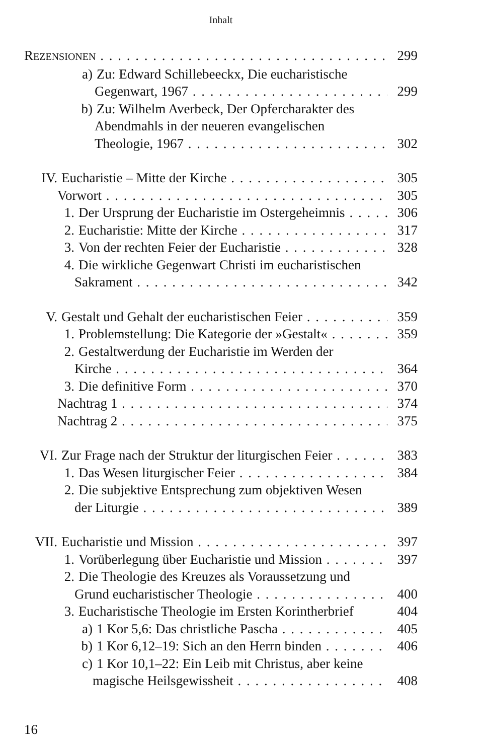Inhalt
REZENSIONEN 299
a) Zu: Edward Schillebeeckx, Die eucharistische
Gegenwart, 1967 299
b) Zu: Wilhelm Averbeck, Der Opfercharakter des
Abendmahls in der neueren evangelischen
Theologie, 1967 302
IV. Eucharistie – Mitte der Kirche 305
Vorwort 305
1. Der Ursprung der Eucharistie im Ostergeheimnis 306
2. Eucharistie: Mitte der Kirche 317
3. Von der rechten Feier der Eucharistie 328
4. Die wirkliche Gegenwart Christi im eucharistischen
Sakrament 342
V. Gestalt und Gehalt der eucharistischen Feier 359
1. Problemstellung: Die Kategorie der »Gestalt« 359
2. Gestaltwerdung der Eucharistie im Werden der
Kirche 364
3. Die definitive Form 370
Nachtrag 1 374
Nachtrag 2 375
VI. Zur Frage nach der Struktur der liturgischen Feier 383
1. Das Wesen liturgischer Feier 384
2. Die subjektive Entsprechung zum objektiven Wesen
der Liturgie 389
VII. Eucharistie und Mission 397
1. Vorüberlegung über Eucharistie und Mission 397
2. Die Theologie des Kreuzes als Voraussetzung und
Grund eucharistischer Theologie 400
3. Eucharistische Theologie im Ersten Korintherbrief 404
a) 1 Kor 5,6: Das christliche Pascha 405
b) 1 Kor 6,12–19: Sich an den Herrn binden 406
c) 1 Kor 10,1–22: Ein Leib mit Christus, aber keine
magische Heilsgewissheit 408
16